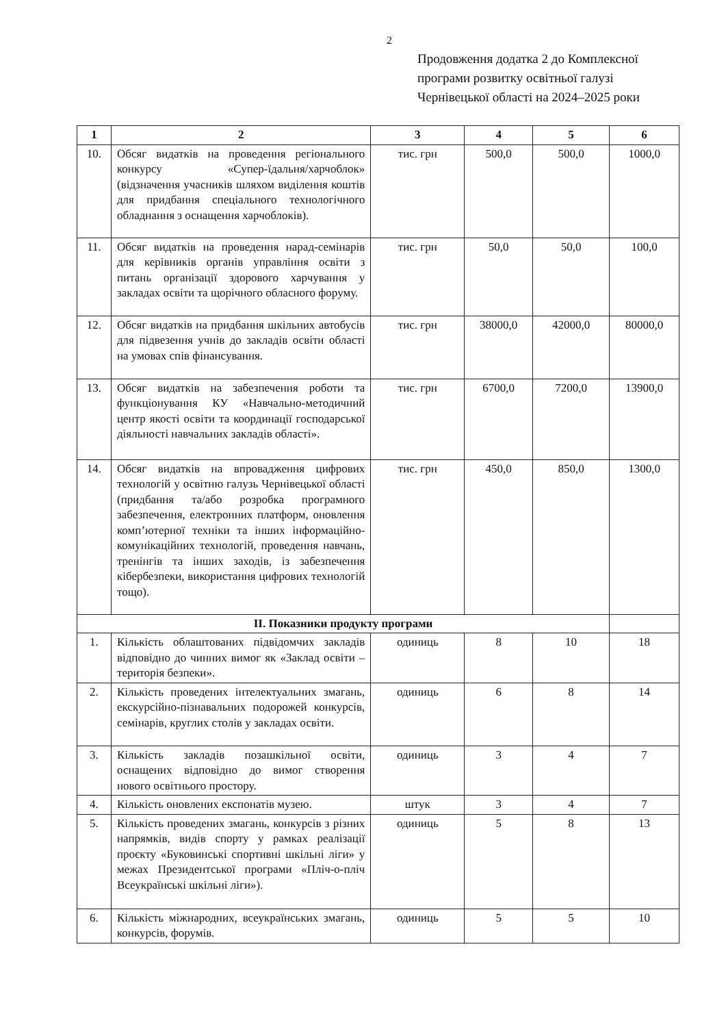2
Продовження додатка 2 до Комплексної
програми розвитку освітньої галузі
Чернівецької області на 2024–2025 роки
| 1 | 2 | 3 | 4 | 5 | 6 |
| --- | --- | --- | --- | --- | --- |
| 10. | Обсяг видатків на проведення регіонального конкурсу «Супер-їдальня/харчоблок» (відзначення учасників шляхом виділення коштів для придбання спеціального технологічного обладнання з оснащення харчоблоків). | тис. грн | 500,0 | 500,0 | 1000,0 |
| 11. | Обсяг видатків на проведення нарад-семінарів для керівників органів управління освіти з питань організації здорового харчування у закладах освіти та щорічного обласного форуму. | тис. грн | 50,0 | 50,0 | 100,0 |
| 12. | Обсяг видатків на придбання шкільних автобусів для підвезення учнів до закладів освіти області на умовах спів фінансування. | тис. грн | 38000,0 | 42000,0 | 80000,0 |
| 13. | Обсяг видатків на забезпечення роботи та функціонування КУ «Навчально-методичний центр якості освіти та координації господарської діяльності навчальних закладів області». | тис. грн | 6700,0 | 7200,0 | 13900,0 |
| 14. | Обсяг видатків на впровадження цифрових технологій у освітню галузь Чернівецької області (придбання та/або розробка програмного забезпечення, електронних платформ, оновлення комп’ютерної техніки та інших інформаційно-комунікаційних технологій, проведення навчань, тренінгів та інших заходів, із забезпечення кібербезпеки, використання цифрових технологій тощо). | тис. грн | 450,0 | 850,0 | 1300,0 |
| II. Показники продукту програми | | | | | |
| 1. | Кількість облаштованих підвідомчих закладів відповідно до чинних вимог як «Заклад освіти – територія безпеки». | одиниць | 8 | 10 | 18 |
| 2. | Кількість проведених інтелектуальних змагань, екскурсійно-пізнавальних подорожей конкурсів, семінарів, круглих столів у закладах освіти. | одиниць | 6 | 8 | 14 |
| 3. | Кількість закладів позашкільної освіти, оснащених відповідно до вимог створення нового освітнього простору. | одиниць | 3 | 4 | 7 |
| 4. | Кількість оновлених експонатів музею. | штук | 3 | 4 | 7 |
| 5. | Кількість проведених змагань, конкурсів з різних напрямків, видів спорту у рамках реалізації проєкту «Буковинські спортивні шкільні ліги» у межах Президентської програми «Пліч-о-пліч Всеукраїнські шкільні ліги»). | одиниць | 5 | 8 | 13 |
| 6. | Кількість міжнародних, всеукраїнських змагань, конкурсів, форумів. | одиниць | 5 | 5 | 10 |